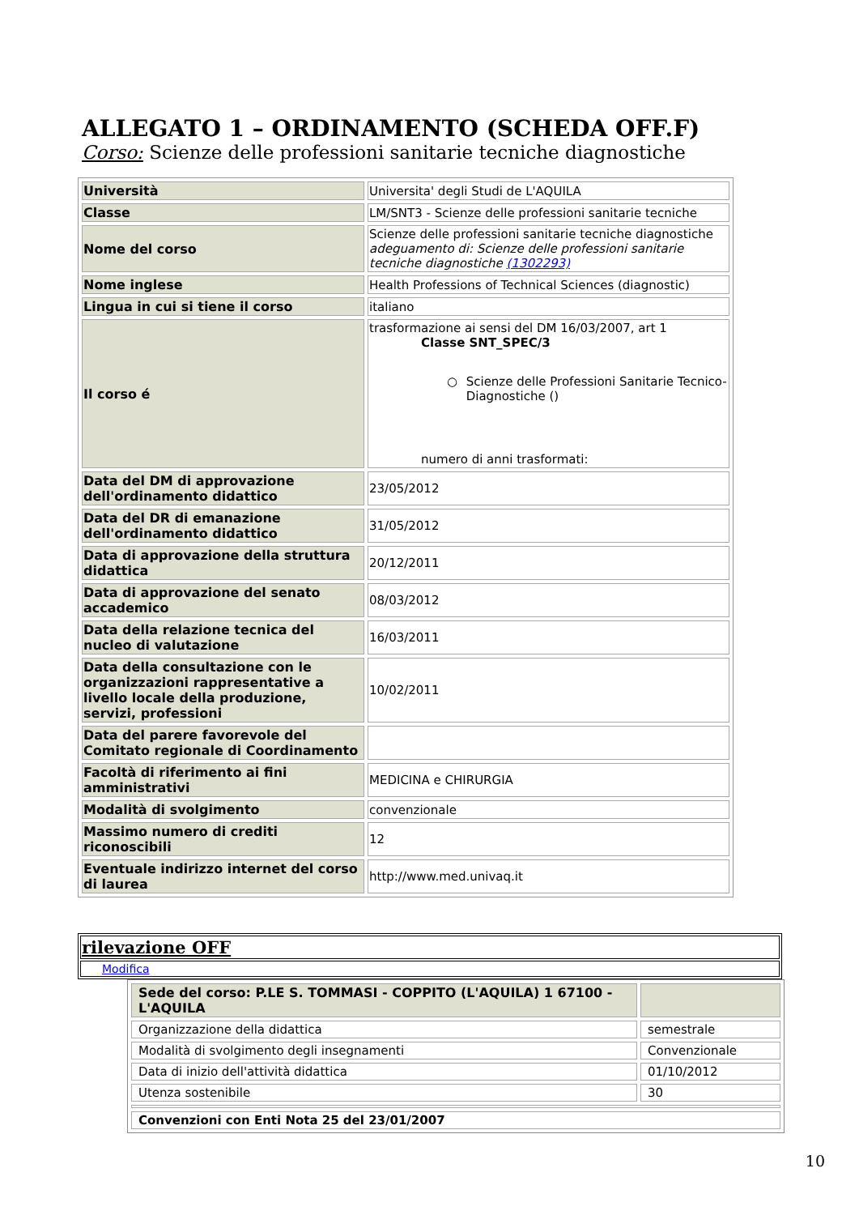ALLEGATO 1 – ORDINAMENTO (SCHEDA OFF.F)
Corso: Scienze delle professioni sanitarie tecniche diagnostiche
| Università | Universita' degli Studi de L'AQUILA |
| Classe | LM/SNT3 - Scienze delle professioni sanitarie tecniche |
| Nome del corso | Scienze delle professioni sanitarie tecniche diagnostiche adeguamento di: Scienze delle professioni sanitarie tecniche diagnostiche (1302293) |
| Nome inglese | Health Professions of Technical Sciences (diagnostic) |
| Lingua in cui si tiene il corso | italiano |
| Il corso é | trasformazione ai sensi del DM 16/03/2007, art 1 Classe SNT_SPEC/3 ○ Scienze delle Professioni Sanitarie Tecnico-Diagnostiche () numero di anni trasformati: |
| Data del DM di approvazione dell'ordinamento didattico | 23/05/2012 |
| Data del DR di emanazione dell'ordinamento didattico | 31/05/2012 |
| Data di approvazione della struttura didattica | 20/12/2011 |
| Data di approvazione del senato accademico | 08/03/2012 |
| Data della relazione tecnica del nucleo di valutazione | 16/03/2011 |
| Data della consultazione con le organizzazioni rappresentative a livello locale della produzione, servizi, professioni | 10/02/2011 |
| Data del parere favorevole del Comitato regionale di Coordinamento | |
| Facoltà di riferimento ai fini amministrativi | MEDICINA e CHIRURGIA |
| Modalità di svolgimento | convenzionale |
| Massimo numero di crediti riconoscibili | 12 |
| Eventuale indirizzo internet del corso di laurea | http://www.med.univaq.it |
| rilevazione OFF |
| Modifica |
| Sede del corso: P.LE S. TOMMASI - COPPITO (L'AQUILA) 1 67100 - L'AQUILA | |
| Organizzazione della didattica | semestrale |
| Modalità di svolgimento degli insegnamenti | Convenzionale |
| Data di inizio dell'attività didattica | 01/10/2012 |
| Utenza sostenibile | 30 |
| Convenzioni con Enti Nota 25 del 23/01/2007 | |
10